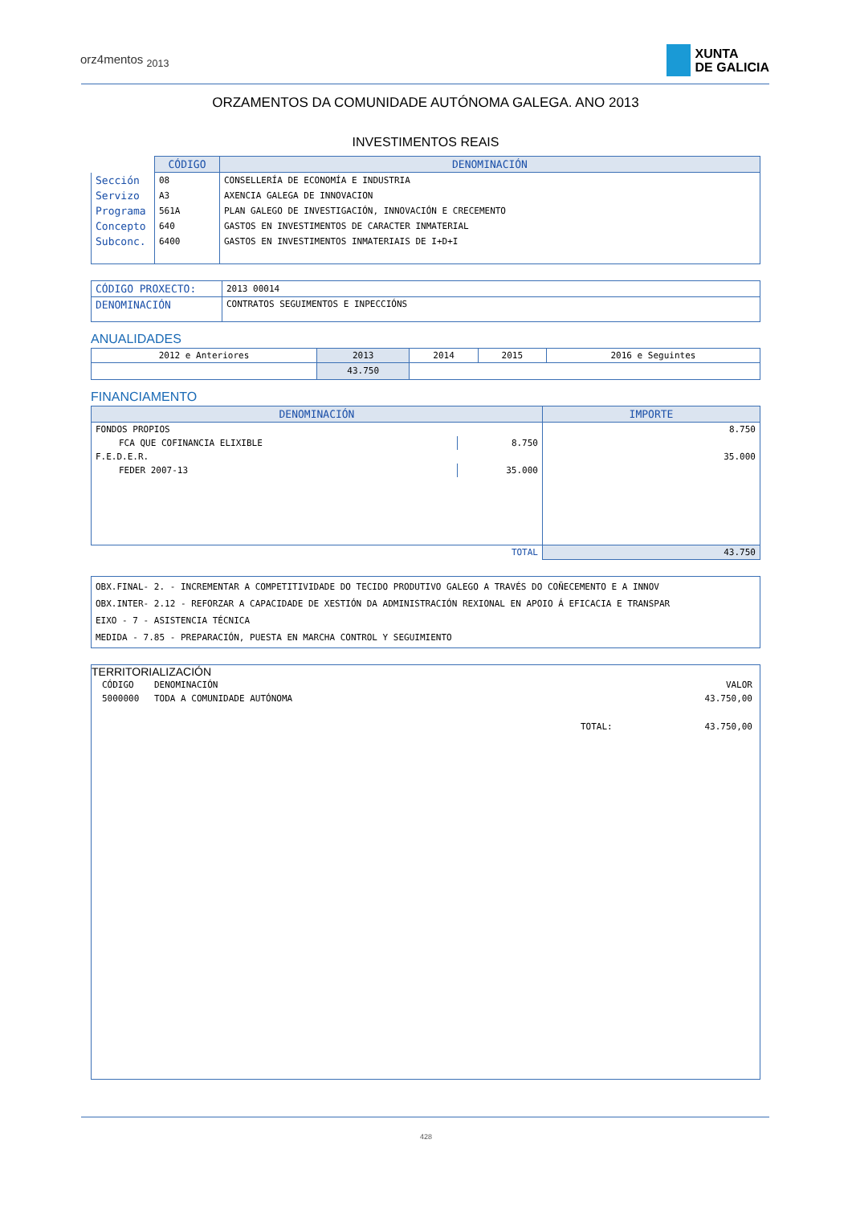orz4mentos <sub>2013</sub>
XUNTA
DE GALICIA
ORZAMENTOS DA COMUNIDADE AUTÓNOMA GALEGA. ANO 2013
INVESTIMENTOS REAIS
| | CÓDIGO | DENOMINACIÓN |
| Sección | 08 | CONSELLERÍA DE ECONOMÍA E INDUSTRIA |
| Servizo | A3 | AXENCIA GALEGA DE INNOVACION |
| Programa | 561A | PLAN GALEGO DE INVESTIGACIÓN, INNOVACIÓN E CRECEMENTO |
| Concepto | 640 | GASTOS EN INVESTIMENTOS DE CARACTER INMATERIAL |
| Subconc. | 6400 | GASTOS EN INVESTIMENTOS INMATERIAIS DE I+D+I |
| CÓDIGO PROXECTO: | 2013 00014 |
| DENOMINACIÓN | CONTRATOS SEGUIMENTOS E INPECCIÓNS |
ANUALIDADES
| 2012 e Anteriores | 2013 | 2014 | 2015 | 2016 e Seguintes |
| | 43.750 | | | |
FINANCIAMENTO
| DENOMINACIÓN | | IMPORTE |
| --- | --- | --- |
| FONDOS PROPIOS | | 8.750 |
| FCA QUE COFINANCIA ELIXIBLE | 8.750 | |
| F.E.D.E.R. | | 35.000 |
| FEDER 2007-13 | 35.000 | |
| TOTAL | | 43.750 |
| OBX.FINAL- 2. - INCREMENTAR A COMPETITIVIDADE DO TECIDO PRODUTIVO GALEGO A TRAVÉS DO COÑECEMENTO E A INNOV OBX.INTER- 2.12 - REFORZAR A CAPACIDADE DE XESTIÓN DA ADMINISTRACIÓN REXIONAL EN APOIO Á EFICACIA E TRANSPAR EIXO - 7 - ASISTENCIA TÉCNICA MEDIDA - 7.85 - PREPARACIÓN, PUESTA EN MARCHA CONTROL Y SEGUIMIENTO |
TERRITORIALIZACIÓN
| CÓDIGO | DENOMINACIÓN | | VALOR |
| 5000000 | TODA A COMUNIDADE AUTÓNOMA | | 43.750,00 |
| | | TOTAL: | 43.750,00 |
428